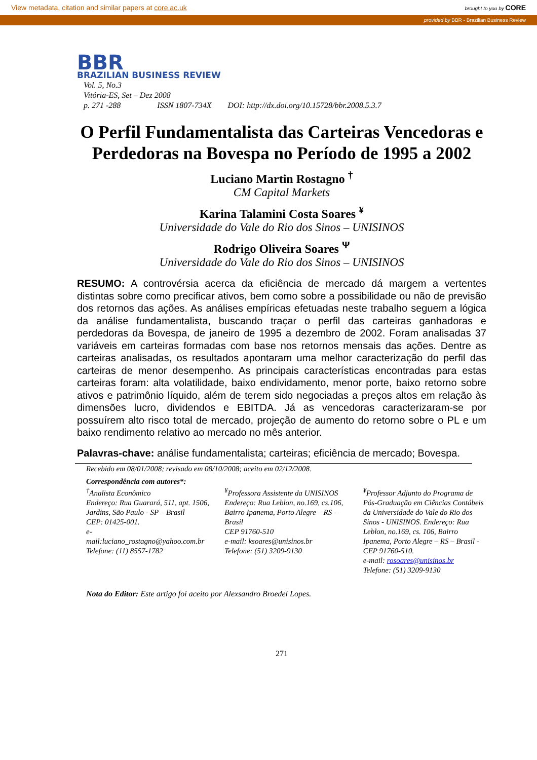View metadata, citation and similar papers at core.ac.uk brought to you by CORE
provided by BBR - Brazilian Business Review
BBR
BRAZILIAN BUSINESS REVIEW
Vol. 5, No.3
Vitória-ES, Set – Dez 2008
p. 271 -288 ISSN 1807-734X DOI: http://dx.doi.org/10.15728/bbr.2008.5.3.7
O Perfil Fundamentalista das Carteiras Vencedoras e Perdedoras na Bovespa no Período de 1995 a 2002
Luciano Martin Rostagno <sup>†</sup>
CM Capital Markets
Karina Talamini Costa Soares <sup>¥</sup>
Universidade do Vale do Rio dos Sinos – UNISINOS
Rodrigo Oliveira Soares <sup>Ψ</sup>
Universidade do Vale do Rio dos Sinos – UNISINOS
RESUMO: A controvérsia acerca da eficiência de mercado dá margem a vertentes distintas sobre como precificar ativos, bem como sobre a possibilidade ou não de previsão dos retornos das ações. As análises empíricas efetuadas neste trabalho seguem a lógica da análise fundamentalista, buscando traçar o perfil das carteiras ganhadoras e perdedoras da Bovespa, de janeiro de 1995 a dezembro de 2002. Foram analisadas 37 variáveis em carteiras formadas com base nos retornos mensais das ações. Dentre as carteiras analisadas, os resultados apontaram uma melhor caracterização do perfil das carteiras de menor desempenho. As principais características encontradas para estas carteiras foram: alta volatilidade, baixo endividamento, menor porte, baixo retorno sobre ativos e patrimônio líquido, além de terem sido negociadas a preços altos em relação às dimensões lucro, dividendos e EBITDA. Já as vencedoras caracterizaram-se por possuírem alto risco total de mercado, projeção de aumento do retorno sobre o PL e um baixo rendimento relativo ao mercado no mês anterior.
Palavras-chave: análise fundamentalista; carteiras; eficiência de mercado; Bovespa.
Recebido em 08/01/2008; revisado em 08/10/2008; aceito em 02/12/2008.
Correspondência com autores*:
<sup>†</sup> Analista Econômico
Endereço: Rua Guarará, 511, apt. 1506, Jardins, São Paulo - SP – Brasil
CEP: 01425-001.
e-mail:luciano_rostagno@yahoo.com.br
Telefone: (11) 8557-1782
<sup>¥</sup>Professora Assistente da UNISINOS Endereço: Rua Leblon, no.169, cs.106, Bairro Ipanema, Porto Alegre – RS – Brasil
CEP 91760-510
e-mail: ksoares@unisinos.br
Telefone: (51) 3209-9130
<sup>¥</sup>Professor Adjunto do Programa de Pós-Graduação em Ciências Contábeis da Universidade do Vale do Rio dos Sinos - UNISINOS. Endereço: Rua Leblon, no.169, cs. 106, Bairro Ipanema, Porto Alegre – RS – Brasil - CEP 91760-510.
e-mail: rosoares@unisinos.br
Telefone: (51) 3209-9130
Nota do Editor: Este artigo foi aceito por Alexsandro Broedel Lopes.
271